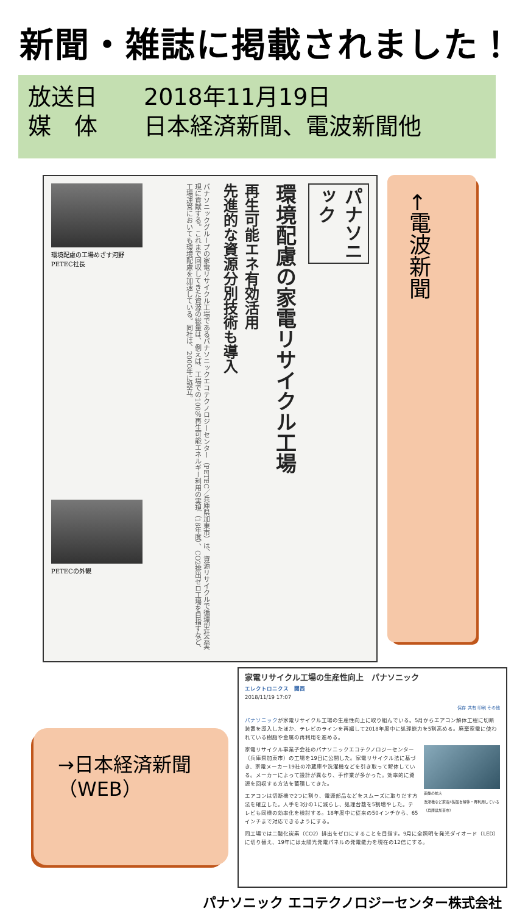新聞・雑誌に掲載されました！
放送日 2018年11月19日
媒　体 日本経済新聞、電波新聞他
パナソニック
環境配慮の家電リサイクル工場
再生可能エネ有効活用
先進的な資源分別技術も導入
パナソニックグループの家電リサイクル工場であるパナソニックエコテクノロジーセンター（PETEC／兵庫県加東市）は、資源リサイクルで循環型社会実現に貢献する。これまで回収してきた資源の総量は、例えば、工場での100％再生可能エネルギー利用の実現（18年度）、CO2排出ゼロ工場を目指すなど、工場運営においても環境配慮を加速している。同社は、2000年に設立。
環境配慮の工場めざす河野PETEC社長
PETECの外観
←電波新聞
→日本経済新聞
（WEB）
家電リサイクル工場の生産性向上　パナソニック
エレクトロニクス　関西
2018/11/19 17:07
保存 共有 印刷 その他
パナソニックが家電リサイクル工場の生産性向上に取り組んでいる。5月からエアコン解体工程に切断装置を導入したほか、テレビのラインを再編して2018年度中に処理能力を5割高める。廃棄家電に使われている樹脂や金属の再利用を進める。
画像の拡大
洗濯機など家電4製品を解体・再利用している（兵庫県加東市）
家電リサイクル事業子会社のパナソニックエコテクノロジーセンター（兵庫県加東市）の工場を19日に公開した。家電リサイクル法に基づき、家電メーカー19社の冷蔵庫や洗濯機などを引き取って解体している。メーカーによって設計が異なり、手作業が多かった。効率的に資源を回収する方法を蓄積してきた。
エアコンは切断機で2つに割り、電源部品などをスムーズに取りだす方法を確立した。人手を3分の1に減らし、処理台数を5割増やした。テレビも同様の効率化を検討する。18年度中に従来の50インチから、65インチまで対応できるようにする。
同工場では二酸化炭素（CO2）排出をゼロにすることを目指す。9月に全照明を発光ダイオード（LED）に切り替え、19年には太陽光発電パネルの発電能力を現在の12倍にする。
パナソニック エコテクノロジーセンター株式会社